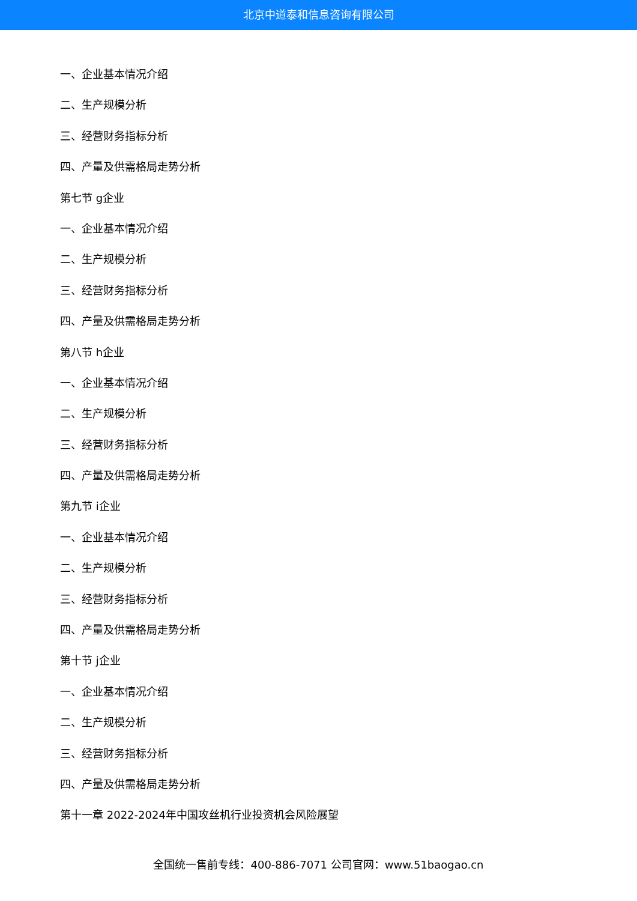北京中道泰和信息咨询有限公司
一、企业基本情况介绍
二、生产规模分析
三、经营财务指标分析
四、产量及供需格局走势分析
第七节 g企业
一、企业基本情况介绍
二、生产规模分析
三、经营财务指标分析
四、产量及供需格局走势分析
第八节 h企业
一、企业基本情况介绍
二、生产规模分析
三、经营财务指标分析
四、产量及供需格局走势分析
第九节 i企业
一、企业基本情况介绍
二、生产规模分析
三、经营财务指标分析
四、产量及供需格局走势分析
第十节 j企业
一、企业基本情况介绍
二、生产规模分析
三、经营财务指标分析
四、产量及供需格局走势分析
第十一章 2022-2024年中国攻丝机行业投资机会风险展望
全国统一售前专线：400-886-7071 公司官网：www.51baogao.cn